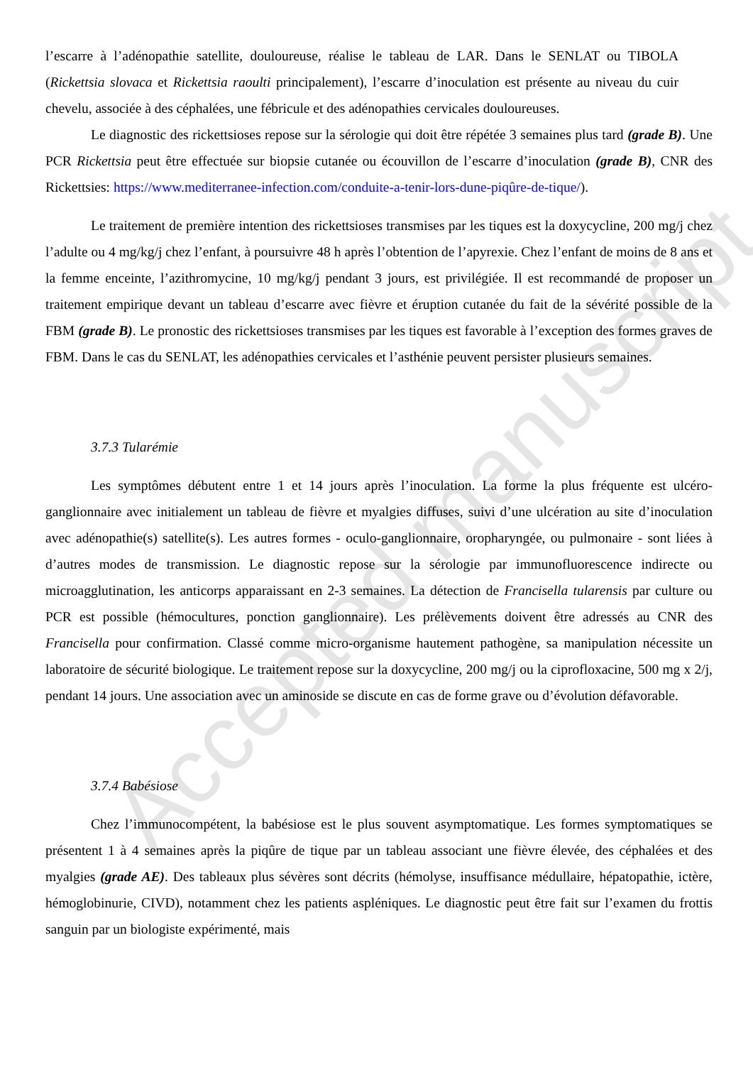Accepted manuscript
l’escarre à l’adénopathie satellite, douloureuse, réalise le tableau de LAR. Dans le SENLAT ou TIBOLA (Rickettsia slovaca et Rickettsia raoulti principalement), l’escarre d’inoculation est présente au niveau du cuir chevelu, associée à des céphalées, une fébricule et des adénopathies cervicales douloureuses.
Le diagnostic des rickettsioses repose sur la sérologie qui doit être répétée 3 semaines plus tard (grade B). Une PCR Rickettsia peut être effectuée sur biopsie cutanée ou écouvillon de l’escarre d’inoculation (grade B), CNR des Rickettsies: https://www.mediterranee-infection.com/conduite-a-tenir-lors-dune-piqûre-de-tique/).
Le traitement de première intention des rickettsioses transmises par les tiques est la doxycycline, 200 mg/j chez l’adulte ou 4 mg/kg/j chez l’enfant, à poursuivre 48 h après l’obtention de l’apyrexie. Chez l’enfant de moins de 8 ans et la femme enceinte, l’azithromycine, 10 mg/kg/j pendant 3 jours, est privilégiée. Il est recommandé de proposer un traitement empirique devant un tableau d’escarre avec fièvre et éruption cutanée du fait de la sévérité possible de la FBM (grade B). Le pronostic des rickettsioses transmises par les tiques est favorable à l’exception des formes graves de FBM. Dans le cas du SENLAT, les adénopathies cervicales et l’asthénie peuvent persister plusieurs semaines.
3.7.3 Tularémie
Les symptômes débutent entre 1 et 14 jours après l’inoculation. La forme la plus fréquente est ulcéro-ganglionnaire avec initialement un tableau de fièvre et myalgies diffuses, suivi d’une ulcération au site d’inoculation avec adénopathie(s) satellite(s). Les autres formes - oculo-ganglionnaire, oropharyngée, ou pulmonaire - sont liées à d’autres modes de transmission. Le diagnostic repose sur la sérologie par immunofluorescence indirecte ou microagglutination, les anticorps apparaissant en 2-3 semaines. La détection de Francisella tularensis par culture ou PCR est possible (hémocultures, ponction ganglionnaire). Les prélèvements doivent être adressés au CNR des Francisella pour confirmation. Classé comme micro-organisme hautement pathogène, sa manipulation nécessite un laboratoire de sécurité biologique. Le traitement repose sur la doxycycline, 200 mg/j ou la ciprofloxacine, 500 mg x 2/j, pendant 14 jours. Une association avec un aminoside se discute en cas de forme grave ou d’évolution défavorable.
3.7.4 Babésiose
Chez l’immunocompétent, la babésiose est le plus souvent asymptomatique. Les formes symptomatiques se présentent 1 à 4 semaines après la piqûre de tique par un tableau associant une fièvre élevée, des céphalées et des myalgies (grade AE). Des tableaux plus sévères sont décrits (hémolyse, insuffisance médullaire, hépatopathie, ictère, hémoglobinurie, CIVD), notamment chez les patients aspléniques. Le diagnostic peut être fait sur l’examen du frottis sanguin par un biologiste expérimenté, mais